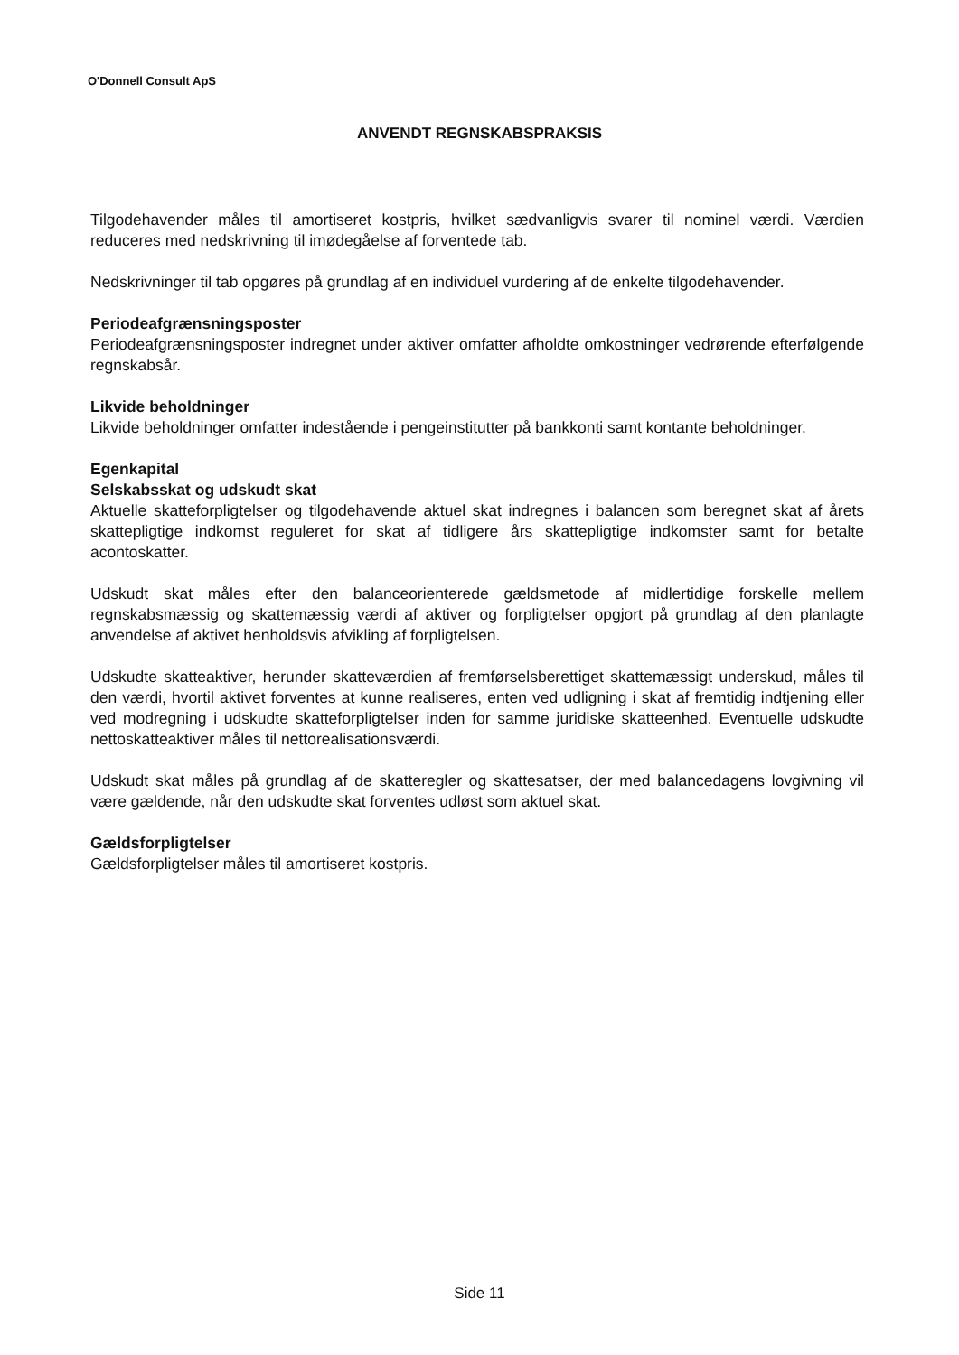O'Donnell Consult ApS
ANVENDT REGNSKABSPRAKSIS
Tilgodehavender måles til amortiseret kostpris, hvilket sædvanligvis svarer til nominel værdi. Værdien reduceres med nedskrivning til imødegåelse af forventede tab.
Nedskrivninger til tab opgøres på grundlag af en individuel vurdering af de enkelte tilgodehavender.
Periodeafgrænsningsposter
Periodeafgrænsningsposter indregnet under aktiver omfatter afholdte omkostninger vedrørende efterfølgende regnskabsår.
Likvide beholdninger
Likvide beholdninger omfatter indestående i pengeinstitutter på bankkonti samt kontante beholdninger.
Egenkapital
Selskabsskat og udskudt skat
Aktuelle skatteforpligtelser og tilgodehavende aktuel skat indregnes i balancen som beregnet skat af årets skattepligtige indkomst reguleret for skat af tidligere års skattepligtige indkomster samt for betalte acontoskatter.
Udskudt skat måles efter den balanceorienterede gældsmetode af midlertidige forskelle mellem regnskabsmæssig og skattemæssig værdi af aktiver og forpligtelser opgjort på grundlag af den planlagte anvendelse af aktivet henholdsvis afvikling af forpligtelsen.
Udskudte skatteaktiver, herunder skatteværdien af fremførselsberettiget skattemæssigt underskud, måles til den værdi, hvortil aktivet forventes at kunne realiseres, enten ved udligning i skat af fremtidig indtjening eller ved modregning i udskudte skatteforpligtelser inden for samme juridiske skatteenhed. Eventuelle udskudte nettoskatteaktiver måles til nettorealisationsværdi.
Udskudt skat måles på grundlag af de skatteregler og skattesatser, der med balancedagens lovgivning vil være gældende, når den udskudte skat forventes udløst som aktuel skat.
Gældsforpligtelser
Gældsforpligtelser måles til amortiseret kostpris.
Side 11